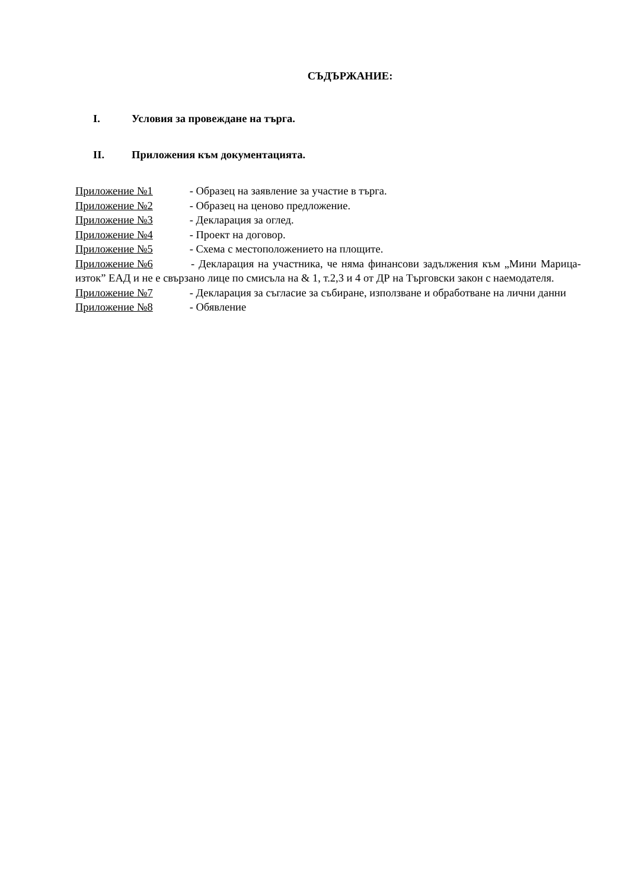СЪДЪРЖАНИЕ:
I. Условия за провеждане на търга.
II. Приложения към документацията.
Приложение №1 - Образец на заявление за участие в търга.
Приложение №2 - Образец на ценово предложение.
Приложение №3 - Декларация за оглед.
Приложение №4 - Проект на договор.
Приложение №5 - Схема с местоположението на площите.
Приложение №6 - Декларация на участника, че няма финансови задължения към „Мини Марица-изток” ЕАД и не е свързано лице по смисъла на & 1, т.2,3 и 4 от ДР на Търговски закон с наемодателя.
Приложение №7 - Декларация за съгласие за събиране, използване и обработване на лични данни
Приложение №8 - Обявление